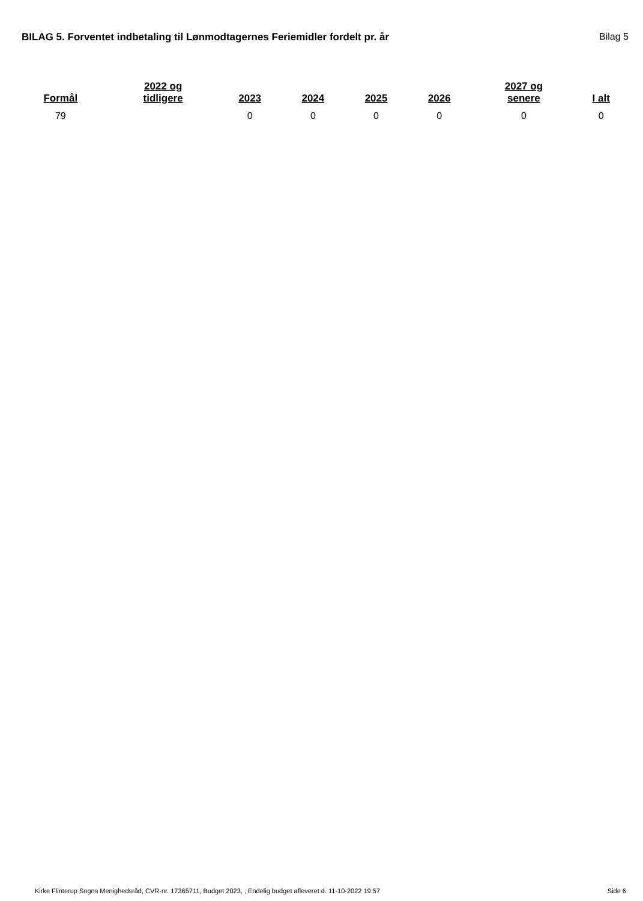BILAG 5. Forventet indbetaling til Lønmodtagernes Feriemidler fordelt pr. år
Bilag 5
| Formål | 2022 og tidligere | 2023 | 2024 | 2025 | 2026 | 2027 og senere | I alt |
| --- | --- | --- | --- | --- | --- | --- | --- |
| 79 | | 0 | 0 | 0 | 0 | 0 | 0 |
Kirke Flinterup Sogns Menighedsråd, CVR-nr. 17365711, Budget 2023, , Endelig budget afleveret d. 11-10-2022 19:57 Side 6